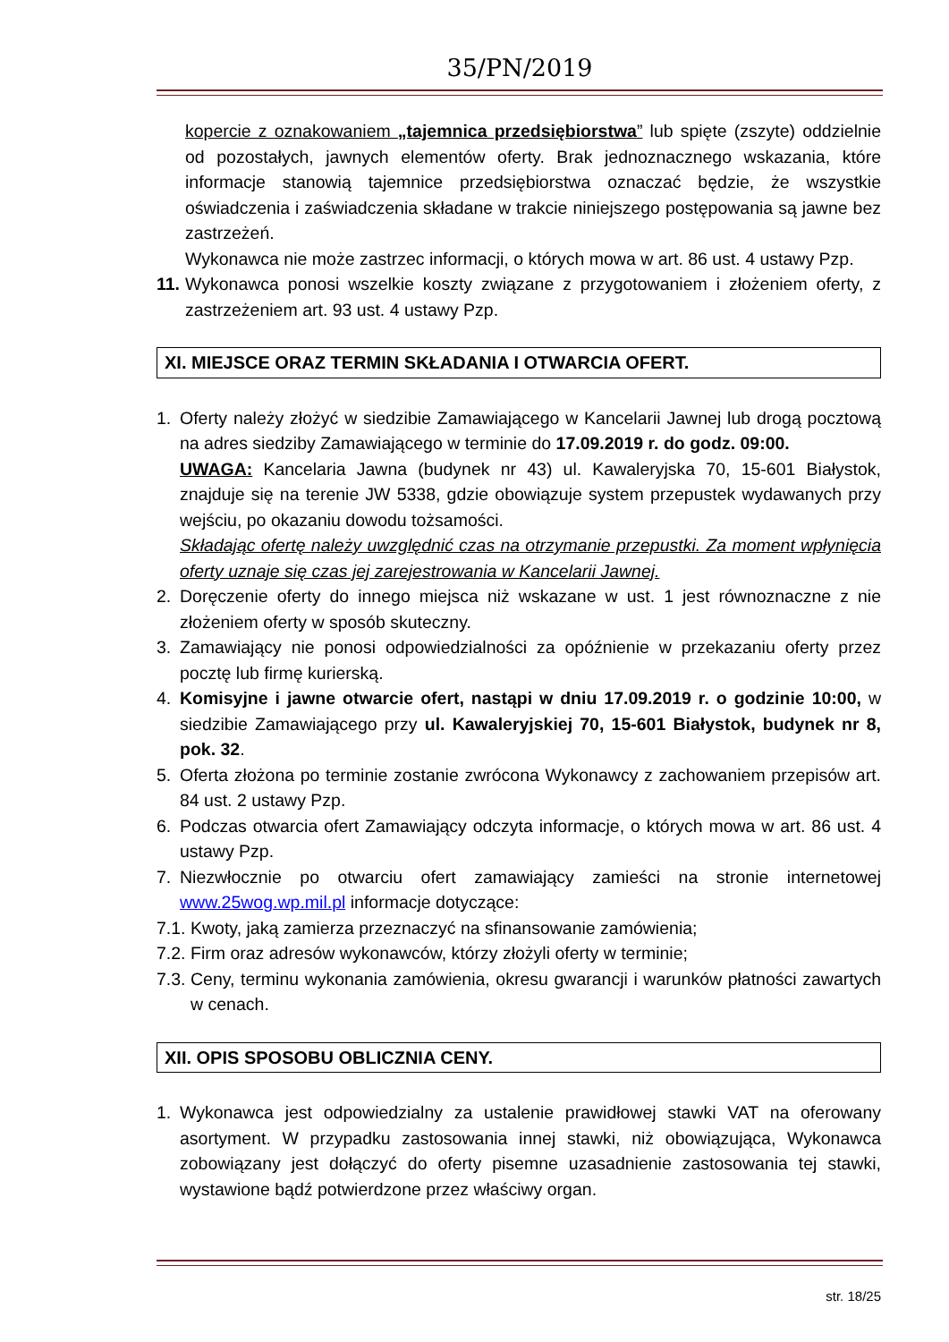35/PN/2019
kopercie z oznakowaniem „tajemnica przedsiębiorstwa” lub spięte (zszyte) oddzielnie od pozostałych, jawnych elementów oferty. Brak jednoznacznego wskazania, które informacje stanowią tajemnice przedsiębiorstwa oznaczać będzie, że wszystkie oświadczenia i zaświadczenia składane w trakcie niniejszego postępowania są jawne bez zastrzeżeń.
Wykonawca nie może zastrzec informacji, o których mowa w art. 86 ust. 4 ustawy Pzp.
11. Wykonawca ponosi wszelkie koszty związane z przygotowaniem i złożeniem oferty, z zastrzeżeniem art. 93 ust. 4 ustawy Pzp.
XI. MIEJSCE ORAZ TERMIN SKŁADANIA I OTWARCIA OFERT.
1. Oferty należy złożyć w siedzibie Zamawiającego w Kancelarii Jawnej lub drogą pocztową na adres siedziby Zamawiającego w terminie do 17.09.2019 r. do godz. 09:00.
UWAGA: Kancelaria Jawna (budynek nr 43) ul. Kawaleryjska 70, 15-601 Białystok, znajduje się na terenie JW 5338, gdzie obowiązuje system przepustek wydawanych przy wejściu, po okazaniu dowodu tożsamości.
Składając ofertę należy uwzględnić czas na otrzymanie przepustki. Za moment wpłynięcia oferty uznaje się czas jej zarejestrowania w Kancelarii Jawnej.
2. Doręczenie oferty do innego miejsca niż wskazane w ust. 1 jest równoznaczne z nie złożeniem oferty w sposób skuteczny.
3. Zamawiający nie ponosi odpowiedzialności za opóźnienie w przekazaniu oferty przez pocztę lub firmę kurierską.
4. Komisyjne i jawne otwarcie ofert, nastąpi w dniu 17.09.2019 r. o godzinie 10:00, w siedzibie Zamawiającego przy ul. Kawaleryjskiej 70, 15-601 Białystok, budynek nr 8, pok. 32.
5. Oferta złożona po terminie zostanie zwrócona Wykonawcy z zachowaniem przepisów art. 84 ust. 2 ustawy Pzp.
6. Podczas otwarcia ofert Zamawiający odczyta informacje, o których mowa w art. 86 ust. 4 ustawy Pzp.
7. Niezwłocznie po otwarciu ofert zamawiający zamieści na stronie internetowej www.25wog.wp.mil.pl informacje dotyczące:
7.1. Kwoty, jaką zamierza przeznaczyć na sfinansowanie zamówienia;
7.2. Firm oraz adresów wykonawców, którzy złożyli oferty w terminie;
7.3. Ceny, terminu wykonania zamówienia, okresu gwarancji i warunków płatności zawartych w cenach.
XII. OPIS SPOSOBU OBLICZNIA CENY.
1. Wykonawca jest odpowiedzialny za ustalenie prawidłowej stawki VAT na oferowany asortyment. W przypadku zastosowania innej stawki, niż obowiązująca, Wykonawca zobowiązany jest dołączyć do oferty pisemne uzasadnienie zastosowania tej stawki, wystawione bądź potwierdzone przez właściwy organ.
str. 18/25